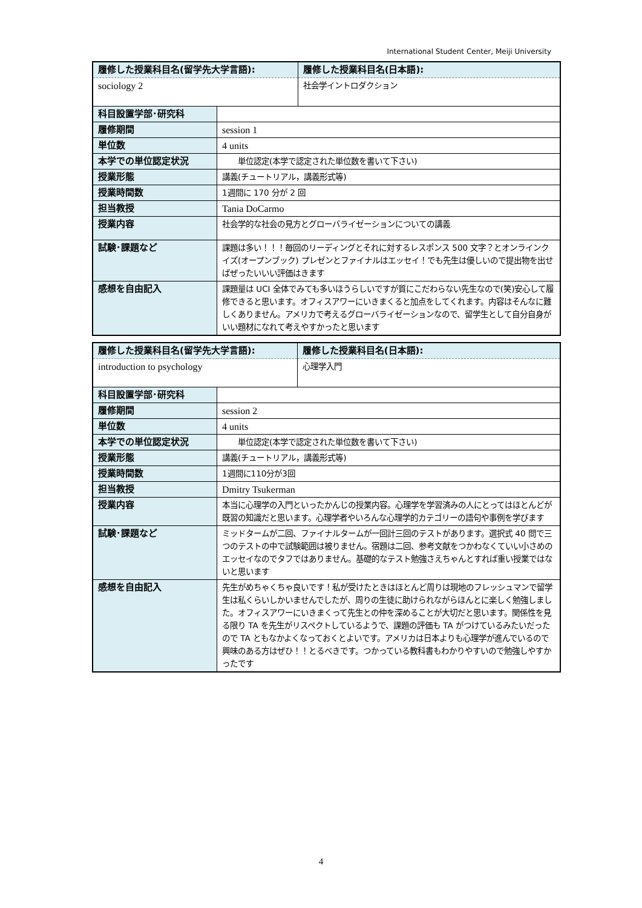International Student Center, Meiji University
| 履修した授業科目名(留学先大学言語): | | 履修した授業科目名(日本語): |
| --- | --- | --- |
| sociology 2 | | 社会学イントロダクション |
| 科目設置学部･研究科 | | |
| 履修期間 | session 1 | |
| 単位数 | 4 units | |
| 本学での単位認定状況 | 単位認定(本学で認定された単位数を書いて下さい) | |
| 授業形態 | 講義(チュートリアル，講義形式等) | |
| 授業時間数 | 1週間に 170 分が 2 回 | |
| 担当教授 | Tania DoCarmo | |
| 授業内容 | 社会学的な社会の見方とグローバライゼーションについての講義 | |
| 試験･課題など | 課題は多い！！！毎回のリーディングとそれに対するレスポンス 500 文字？とオンラインクイズ(オープンブック) プレゼンとファイナルはエッセイ！でも先生は優しいので提出物を出せばぜったいいい評価はきます | |
| 感想を自由記入 | 課題量は UCI 全体でみても多いほうらしいですが質にこだわらない先生なので(笑)安心して履修できると思います。オフィスアワーにいきまくると加点をしてくれます。内容はそんなに難しくありません。アメリカで考えるグローバライゼーションなので、留学生として自分自身がいい題材になれて考えやすかったと思います | |
| 履修した授業科目名(留学先大学言語): | | 履修した授業科目名(日本語): |
| --- | --- | --- |
| introduction to psychology | | 心理学入門 |
| 科目設置学部･研究科 | | |
| 履修期間 | session 2 | |
| 単位数 | 4 units | |
| 本学での単位認定状況 | 単位認定(本学で認定された単位数を書いて下さい) | |
| 授業形態 | 講義(チュートリアル，講義形式等) | |
| 授業時間数 | 1週間に110分が3回 | |
| 担当教授 | Dmitry Tsukerman | |
| 授業内容 | 本当に心理学の入門といったかんじの授業内容。心理学を学習済みの人にとってはほとんどが既習の知識だと思います。心理学者やいろんな心理学的カテゴリーの語句や事例を学びます | |
| 試験･課題など | ミッドタームが二回、ファイナルタームが一回計三回のテストがあります。選択式 40 問で三つのテストの中で試験範囲は被りません。宿題は二回、参考文献をつかわなくていい小さめのエッセイなのでタフではありません。基礎的なテスト勉強さえちゃんとすれば重い授業ではないと思います | |
| 感想を自由記入 | 先生がめちゃくちゃ良いです！私が受けたときはほとんど周りは現地のフレッシュマンで留学生は私くらいしかいませんでしたが、周りの生徒に助けられながらほんとに楽しく勉強しました。オフィスアワーにいきまくって先生との仲を深めることが大切だと思います。関係性を見る限り TA を先生がリスペクトしているようで、課題の評価も TA がつけているみたいだったので TA ともなかよくなっておくとよいです。アメリカは日本よりも心理学が進んでいるので興味のある方はぜひ！！とるべきです。つかっている教科書もわかりやすいので勉強しやすかったです | |
4